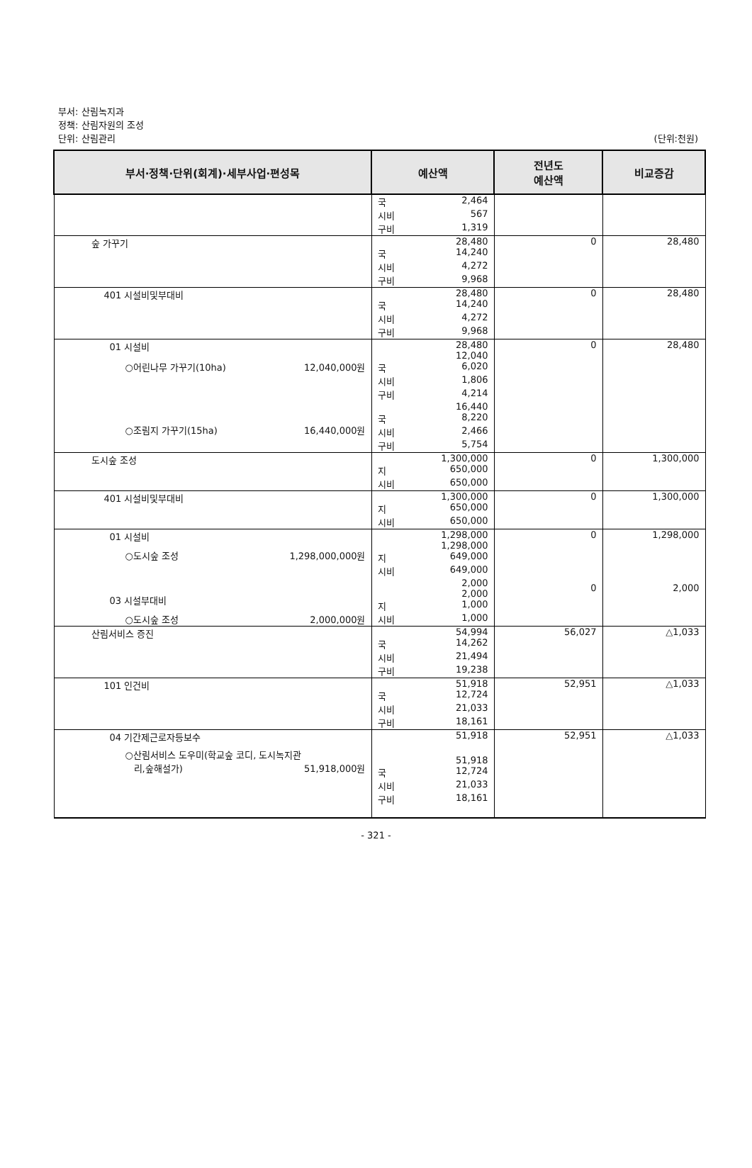부서: 산림녹지과
정책: 산림자원의 조성
단위: 산림관리 (단위:천원)
| 부서·정책·단위(회계)·세부사업·편성목 | 예산액 | 전년도 예산액 | 비교증감 |
| --- | --- | --- | --- |
| | 국 2,464 시비 567 구비 1,319 | | |
| 숲 가꾸기 | 28,480 국 14,240 시비 4,272 구비 9,968 | 0 | 28,480 |
| 401 시설비및부대비 | 28,480 국 14,240 시비 4,272 구비 9,968 | 0 | 28,480 |
| 01 시설비 ○어린나무 가꾸기(10ha) 12,040,000원 ○조림지 가꾸기(15ha) 16,440,000원 | 28,480 12,040 국 6,020 시비 1,806 구비 4,214 16,440 국 8,220 시비 2,466 구비 5,754 | 0 | 28,480 |
| 도시숲 조성 | 1,300,000 지 650,000 시비 650,000 | 0 | 1,300,000 |
| 401 시설비및부대비 | 1,300,000 지 650,000 시비 650,000 | 0 | 1,300,000 |
| 01 시설비 ○도시숲 조성 1,298,000,000원 03 시설부대비 ○도시숲 조성 2,000,000원 | 1,298,000 1,298,000 지 649,000 시비 649,000 2,000 2,000 지 1,000 시비 1,000 | 0 0 | 1,298,000 2,000 |
| 산림서비스 증진 | 54,994 국 14,262 시비 21,494 구비 19,238 | 56,027 | △1,033 |
| 101 인건비 | 51,918 국 12,724 시비 21,033 구비 18,161 | 52,951 | △1,033 |
| 04 기간제근로자등보수 ○산림서비스 도우미(학교숲 코디, 도시녹지관 리,숲해설가) 51,918,000원 | 51,918 51,918 국 12,724 시비 21,033 구비 18,161 | 52,951 | △1,033 |
- 321 -